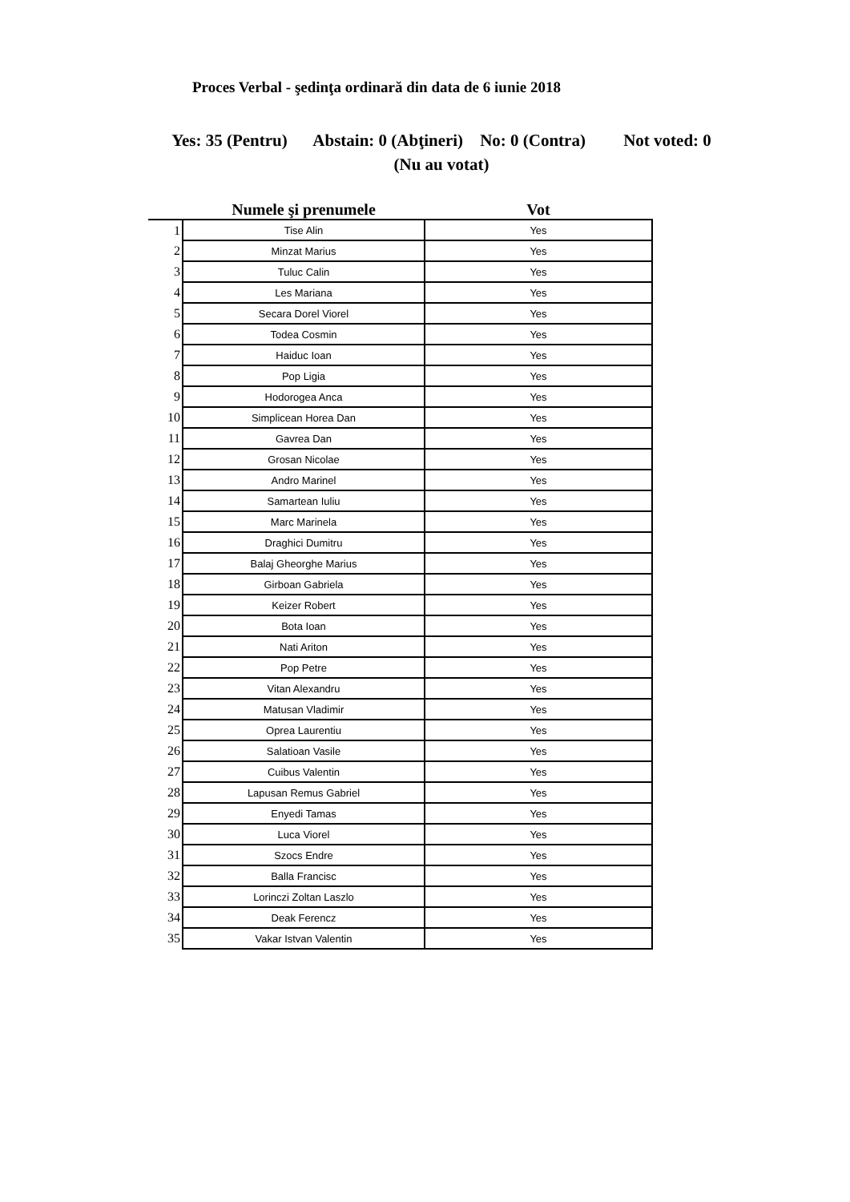Proces Verbal - şedinţa ordinară din data de 6 iunie 2018
Yes: 35 (Pentru) Abstain: 0 (Abţineri) No: 0 (Contra) Not voted: 0 (Nu au votat)
| | Numele şi prenumele | Vot |
| --- | --- | --- |
| 1 | Tise Alin | Yes |
| 2 | Minzat Marius | Yes |
| 3 | Tuluc Calin | Yes |
| 4 | Les Mariana | Yes |
| 5 | Secara Dorel Viorel | Yes |
| 6 | Todea Cosmin | Yes |
| 7 | Haiduc Ioan | Yes |
| 8 | Pop Ligia | Yes |
| 9 | Hodorogea Anca | Yes |
| 10 | Simplicean Horea Dan | Yes |
| 11 | Gavrea Dan | Yes |
| 12 | Grosan Nicolae | Yes |
| 13 | Andro Marinel | Yes |
| 14 | Samartean Iuliu | Yes |
| 15 | Marc Marinela | Yes |
| 16 | Draghici Dumitru | Yes |
| 17 | Balaj Gheorghe Marius | Yes |
| 18 | Girboan Gabriela | Yes |
| 19 | Keizer Robert | Yes |
| 20 | Bota Ioan | Yes |
| 21 | Nati Ariton | Yes |
| 22 | Pop Petre | Yes |
| 23 | Vitan Alexandru | Yes |
| 24 | Matusan Vladimir | Yes |
| 25 | Oprea Laurentiu | Yes |
| 26 | Salatioan Vasile | Yes |
| 27 | Cuibus Valentin | Yes |
| 28 | Lapusan Remus Gabriel | Yes |
| 29 | Enyedi Tamas | Yes |
| 30 | Luca Viorel | Yes |
| 31 | Szocs Endre | Yes |
| 32 | Balla Francisc | Yes |
| 33 | Lorinczi Zoltan Laszlo | Yes |
| 34 | Deak Ferencz | Yes |
| 35 | Vakar Istvan Valentin | Yes |